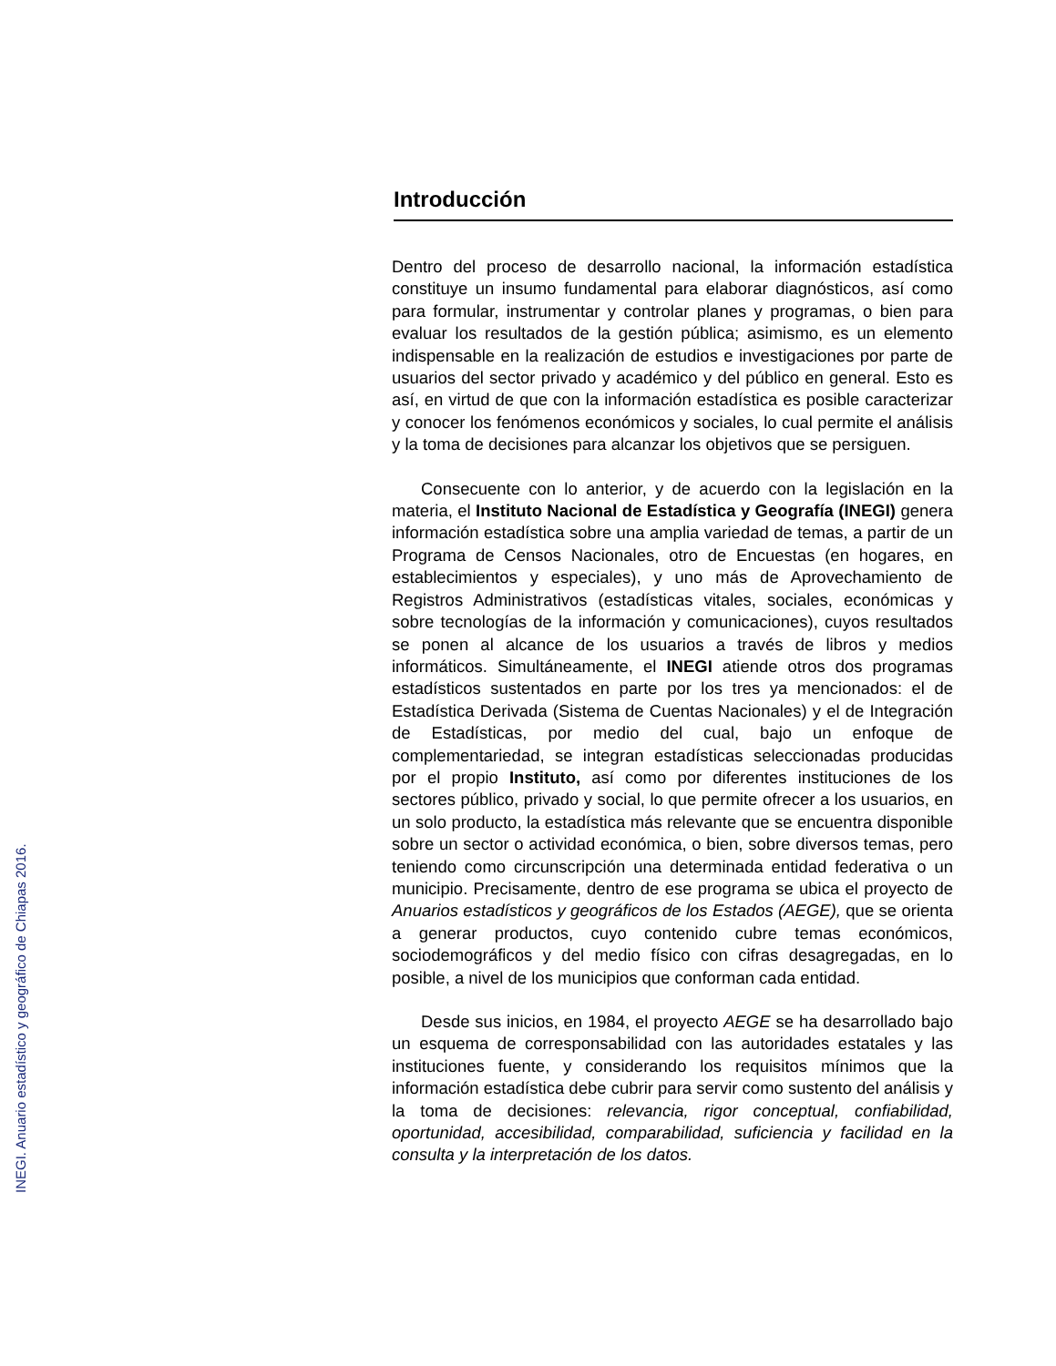INEGI. Anuario estadístico y geográfico de Chiapas 2016.
Introducción
Dentro del proceso de desarrollo nacional, la información estadística constituye un insumo fundamental para elaborar diagnósticos, así como para formular, instrumentar y controlar planes y programas, o bien para evaluar los resultados de la gestión pública; asimismo, es un elemento indispensable en la realización de estudios e investigaciones por parte de usuarios del sector privado y académico y del público en general. Esto es así, en virtud de que con la información estadística es posible caracterizar y conocer los fenómenos económicos y sociales, lo cual permite el análisis y la toma de decisiones para alcanzar los objetivos que se persiguen.
Consecuente con lo anterior, y de acuerdo con la legislación en la materia, el Instituto Nacional de Estadística y Geografía (INEGI) genera información estadística sobre una amplia variedad de temas, a partir de un Programa de Censos Nacionales, otro de Encuestas (en hogares, en establecimientos y especiales), y uno más de Aprovechamiento de Registros Administrativos (estadísticas vitales, sociales, económicas y sobre tecnologías de la información y comunicaciones), cuyos resultados se ponen al alcance de los usuarios a través de libros y medios informáticos. Simultáneamente, el INEGI atiende otros dos programas estadísticos sustentados en parte por los tres ya mencionados: el de Estadística Derivada (Sistema de Cuentas Nacionales) y el de Integración de Estadísticas, por medio del cual, bajo un enfoque de complementariedad, se integran estadísticas seleccionadas producidas por el propio Instituto, así como por diferentes instituciones de los sectores público, privado y social, lo que permite ofrecer a los usuarios, en un solo producto, la estadística más relevante que se encuentra disponible sobre un sector o actividad económica, o bien, sobre diversos temas, pero teniendo como circunscripción una determinada entidad federativa o un municipio. Precisamente, dentro de ese programa se ubica el proyecto de Anuarios estadísticos y geográficos de los Estados (AEGE), que se orienta a generar productos, cuyo contenido cubre temas económicos, sociodemográficos y del medio físico con cifras desagregadas, en lo posible, a nivel de los municipios que conforman cada entidad.
Desde sus inicios, en 1984, el proyecto AEGE se ha desarrollado bajo un esquema de corresponsabilidad con las autoridades estatales y las instituciones fuente, y considerando los requisitos mínimos que la información estadística debe cubrir para servir como sustento del análisis y la toma de decisiones: relevancia, rigor conceptual, confiabilidad, oportunidad, accesibilidad, comparabilidad, suficiencia y facilidad en la consulta y la interpretación de los datos.